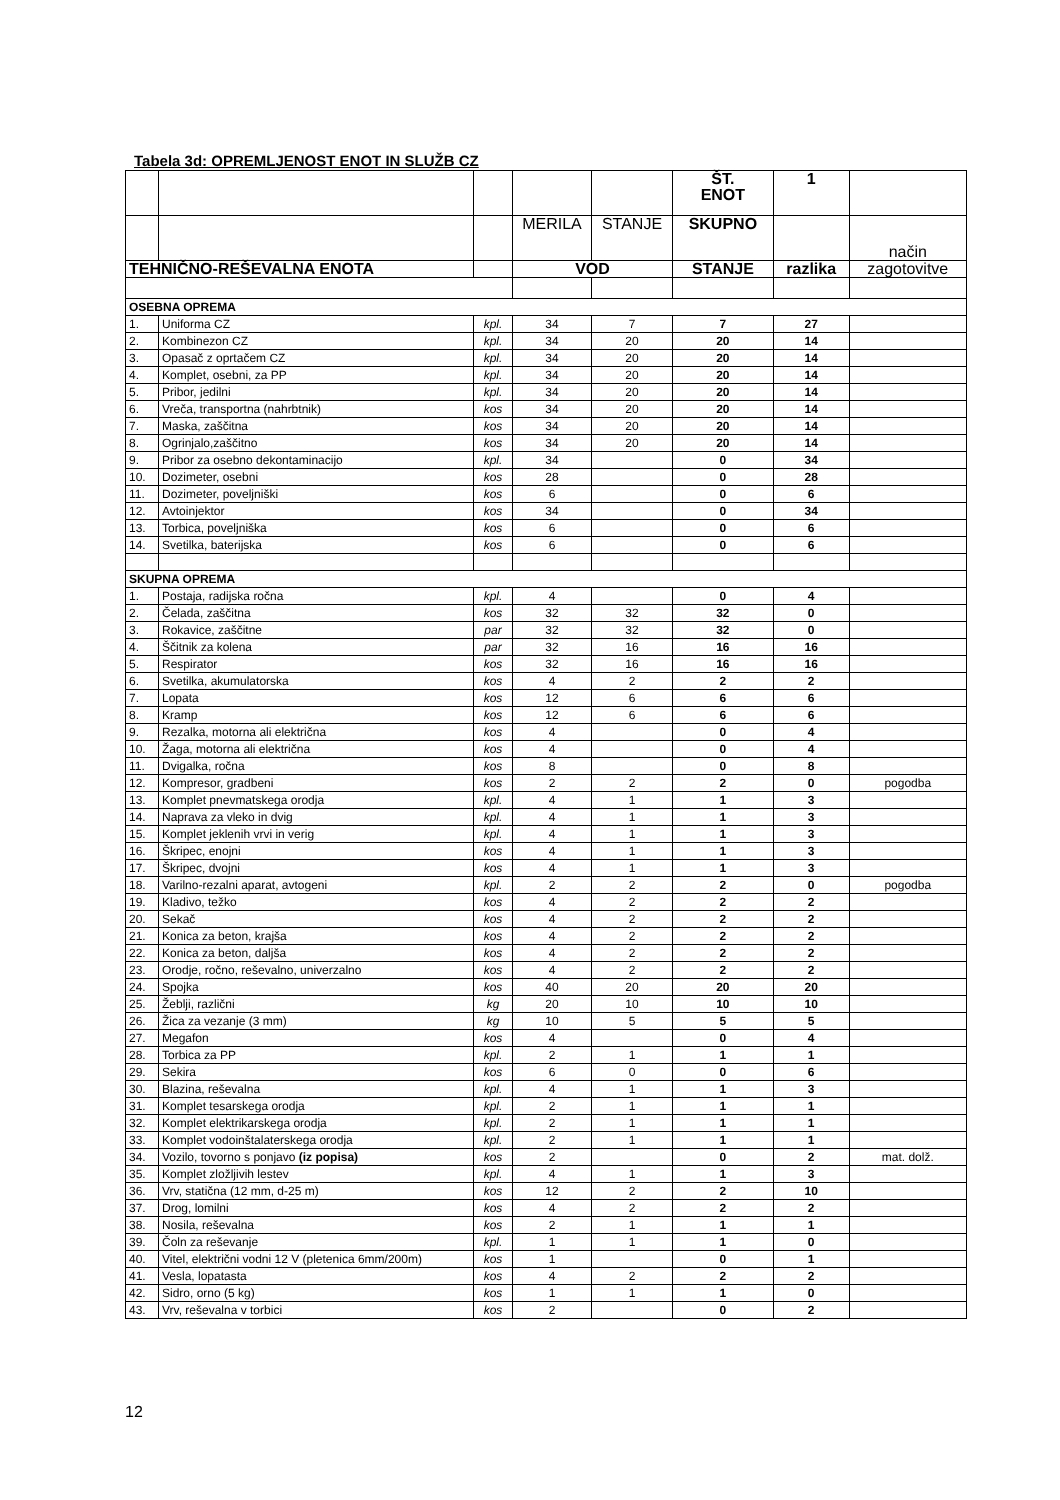Tabela 3d: OPREMLJENOST ENOT IN SLUŽB CZ
| | | | | | ŠT. ENOT | 1 | |
| | | | MERILA | STANJE | SKUPNO | | način |
| TEHNIČNO-REŠEVALNA ENOTA | | | VOD | | STANJE | razlika | zagotovitve |
| OSEBNA OPREMA | | | | | | | |
| 1. | Uniforma CZ | kpl. | 34 | 7 | 7 | 27 | |
| 2. | Kombinezon CZ | kpl. | 34 | 20 | 20 | 14 | |
| 3. | Opasač z oprtačem CZ | kpl. | 34 | 20 | 20 | 14 | |
| 4. | Komplet, osebni, za PP | kpl. | 34 | 20 | 20 | 14 | |
| 5. | Pribor, jedilni | kpl. | 34 | 20 | 20 | 14 | |
| 6. | Vreča, transportna (nahrbtnik) | kos | 34 | 20 | 20 | 14 | |
| 7. | Maska, zaščitna | kos | 34 | 20 | 20 | 14 | |
| 8. | Ogrinjalo,zaščitno | kos | 34 | 20 | 20 | 14 | |
| 9. | Pribor za osebno dekontaminacijo | kpl. | 34 | | 0 | 34 | |
| 10. | Dozimeter, osebni | kos | 28 | | 0 | 28 | |
| 11. | Dozimeter, poveljniški | kos | 6 | | 0 | 6 | |
| 12. | Avtoinjektor | kos | 34 | | 0 | 34 | |
| 13. | Torbica, poveljniška | kos | 6 | | 0 | 6 | |
| 14. | Svetilka, baterijska | kos | 6 | | 0 | 6 | |
| SKUPNA OPREMA | | | | | | | |
| 1. | Postaja, radijska ročna | kpl. | 4 | | 0 | 4 | |
| 2. | Čelada, zaščitna | kos | 32 | 32 | 32 | 0 | |
| 3. | Rokavice, zaščitne | par | 32 | 32 | 32 | 0 | |
| 4. | Ščitnik za kolena | par | 32 | 16 | 16 | 16 | |
| 5. | Respirator | kos | 32 | 16 | 16 | 16 | |
| 6. | Svetilka, akumulatorska | kos | 4 | 2 | 2 | 2 | |
| 7. | Lopata | kos | 12 | 6 | 6 | 6 | |
| 8. | Kramp | kos | 12 | 6 | 6 | 6 | |
| 9. | Rezalka, motorna ali električna | kos | 4 | | 0 | 4 | |
| 10. | Žaga, motorna ali električna | kos | 4 | | 0 | 4 | |
| 11. | Dvigalka, ročna | kos | 8 | | 0 | 8 | |
| 12. | Kompresor, gradbeni | kos | 2 | 2 | 2 | 0 | pogodba |
| 13. | Komplet pnevmatskega orodja | kpl. | 4 | 1 | 1 | 3 | |
| 14. | Naprava za vleko in dvig | kpl. | 4 | 1 | 1 | 3 | |
| 15. | Komplet jeklenih vrvi in verig | kpl. | 4 | 1 | 1 | 3 | |
| 16. | Škripec, enojni | kos | 4 | 1 | 1 | 3 | |
| 17. | Škripec, dvojni | kos | 4 | 1 | 1 | 3 | |
| 18. | Varilno-rezalni aparat, avtogeni | kpl. | 2 | 2 | 2 | 0 | pogodba |
| 19. | Kladivo, težko | kos | 4 | 2 | 2 | 2 | |
| 20. | Sekač | kos | 4 | 2 | 2 | 2 | |
| 21. | Konica za beton, krajša | kos | 4 | 2 | 2 | 2 | |
| 22. | Konica za beton, daljša | kos | 4 | 2 | 2 | 2 | |
| 23. | Orodje, ročno, reševalno, univerzalno | kos | 4 | 2 | 2 | 2 | |
| 24. | Spojka | kos | 40 | 20 | 20 | 20 | |
| 25. | Žeblji, različni | kg | 20 | 10 | 10 | 10 | |
| 26. | Žica za vezanje (3 mm) | kg | 10 | 5 | 5 | 5 | |
| 27. | Megafon | kos | 4 | | 0 | 4 | |
| 28. | Torbica za PP | kpl. | 2 | 1 | 1 | 1 | |
| 29. | Sekira | kos | 6 | 0 | 0 | 6 | |
| 30. | Blazina, reševalna | kpl. | 4 | 1 | 1 | 3 | |
| 31. | Komplet tesarskega orodja | kpl. | 2 | 1 | 1 | 1 | |
| 32. | Komplet elektrikarskega orodja | kpl. | 2 | 1 | 1 | 1 | |
| 33. | Komplet vodoinštalaterskega orodja | kpl. | 2 | 1 | 1 | 1 | |
| 34. | Vozilo, tovorno s ponjavo (iz popisa) | kos | 2 | | 0 | 2 | mat. dolž. |
| 35. | Komplet zložljivih lestev | kpl. | 4 | 1 | 1 | 3 | |
| 36. | Vrv, statična (12 mm, d-25 m) | kos | 12 | 2 | 2 | 10 | |
| 37. | Drog, lomilni | kos | 4 | 2 | 2 | 2 | |
| 38. | Nosila, reševalna | kos | 2 | 1 | 1 | 1 | |
| 39. | Čoln za reševanje | kpl. | 1 | 1 | 1 | 0 | |
| 40. | Vitel, električni vodni 12 V (pletenica 6mm/200m) | kos | 1 | | 0 | 1 | |
| 41. | Vesla, lopatasta | kos | 4 | 2 | 2 | 2 | |
| 42. | Sidro, orno (5 kg) | kos | 1 | 1 | 1 | 0 | |
| 43. | Vrv, reševalna v torbici | kos | 2 | | 0 | 2 | |
12